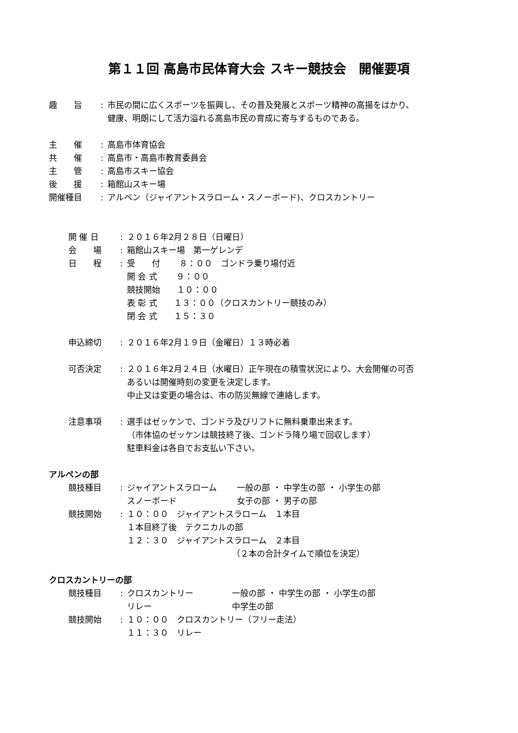第１１回 高島市民体育大会 スキー競技会　開催要項
趣　　旨 : 市民の間に広くスポーツを振興し、その普及発展とスポーツ精神の高揚をはかり、
健康、明朗にして活力溢れる高島市民の育成に寄与するものである。
主　　催 : 高島市体育協会
共　　催 : 高島市・高島市教育委員会
主　　管 : 高島市スキー協会
後　　援 : 箱館山スキー場
開催種目 : アルペン（ジャイアントスラローム・スノーボード)、クロスカントリー
開 催 日 : ２０１６年2月２８日（日曜日）
会　　場 : 箱館山スキー場　第一ゲレンデ
日　　程 : 受　　付　　 ８：００　ゴンドラ乗り場付近
開 会 式　　 ９：００
競技開始　　１０：００
表 彰 式　　１３：００（クロスカントリー競技のみ）
閉 会 式　　１５：３０
申込締切 : ２０１６年2月１９日（金曜日）１３時必着
可否決定 : ２０１６年2月２４日（水曜日）正午現在の積雪状況により、大会開催の可否
あるいは開催時刻の変更を決定します。
中止又は変更の場合は、市の防災無線で連絡します。
注意事項 : 選手はゼッケンで、ゴンドラ及びリフトに無料乗車出来ます。
（市体協のゼッケンは競技終了後、ゴンドラ降り場で回収します）
駐車料金は各自でお支払い下さい。
アルペンの部
競技種目 : ジャイアントスラローム 一般の部 ・ 中学生の部 ・ 小学生の部
スノーボード 女子の部 ・ 男子の部
競技開始 : １０：００　ジャイアントスラローム　１本目
１本目終了後　テクニカルの部
１２：３０　ジャイアントスラローム　２本目
（２本の合計タイムで順位を決定）
クロスカントリーの部
競技種目 : クロスカントリー 一般の部 ・ 中学生の部 ・ 小学生の部
リレー 中学生の部
競技開始 : １０：００　クロスカントリー（フリー走法）
１１：３０　リレー